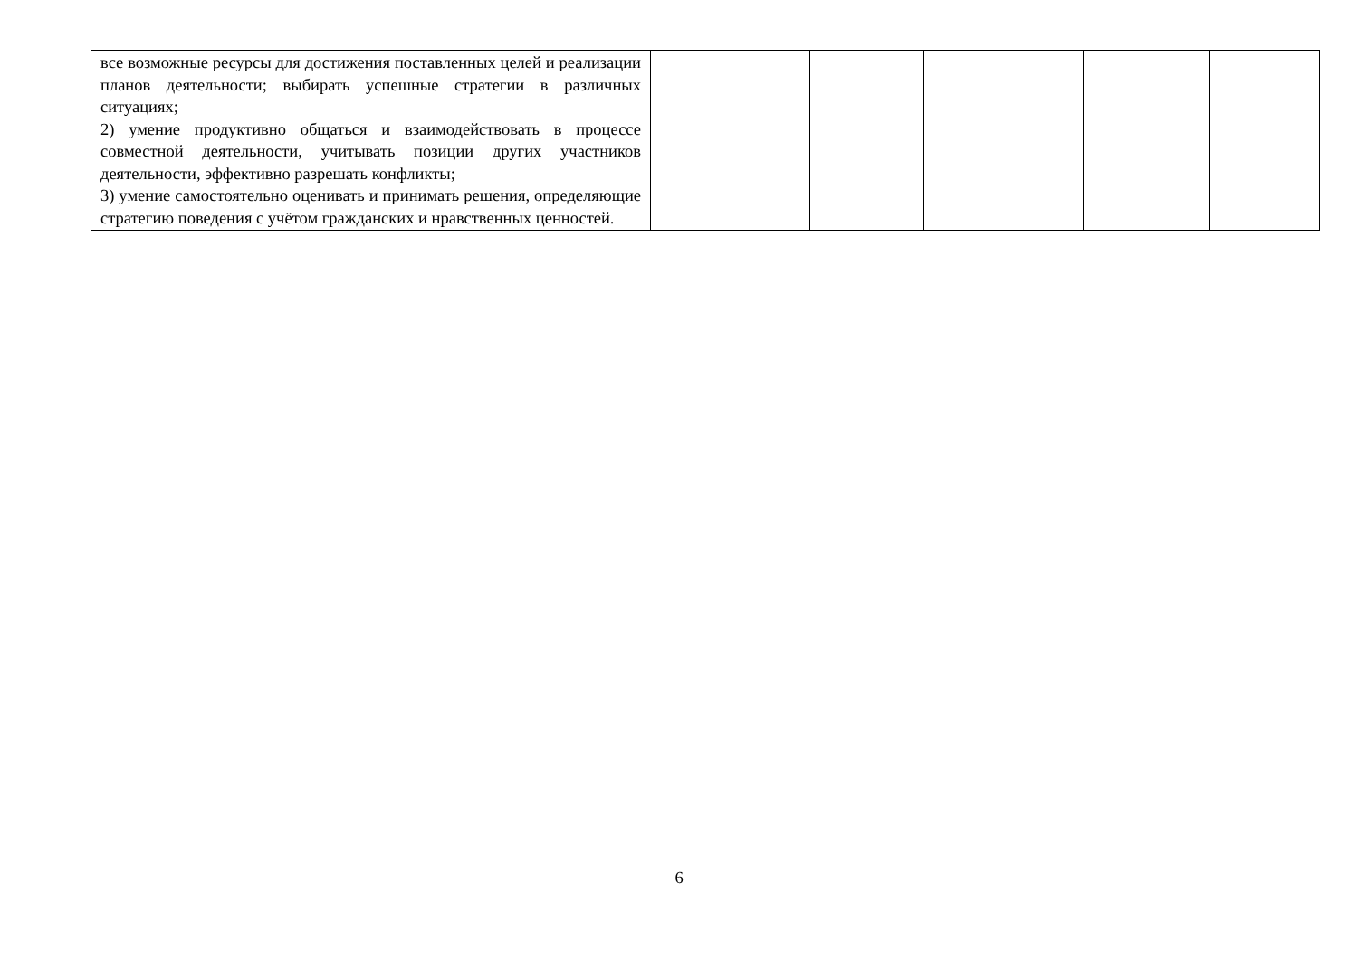| все возможные ресурсы для достижения поставленных целей и реализации планов деятельности; выбирать успешные стратегии в различных ситуациях; 2) умение продуктивно общаться и взаимодействовать в процессе совместной деятельности, учитывать позиции других участников деятельности, эффективно разрешать конфликты; 3) умение самостоятельно оценивать и принимать решения, определяющие стратегию поведения с учётом гражданских и нравственных ценностей. | | | | | |
6